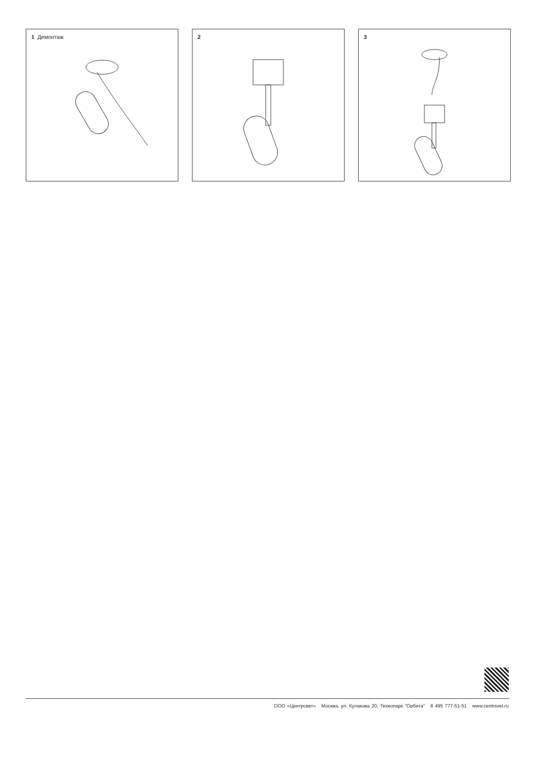1 Демонтаж 2 3
ООО «Центрсвет» Москва, ул. Кулакова 20, Технопарк "Орбита" 8 495 777-51-51 www.centrsvet.ru